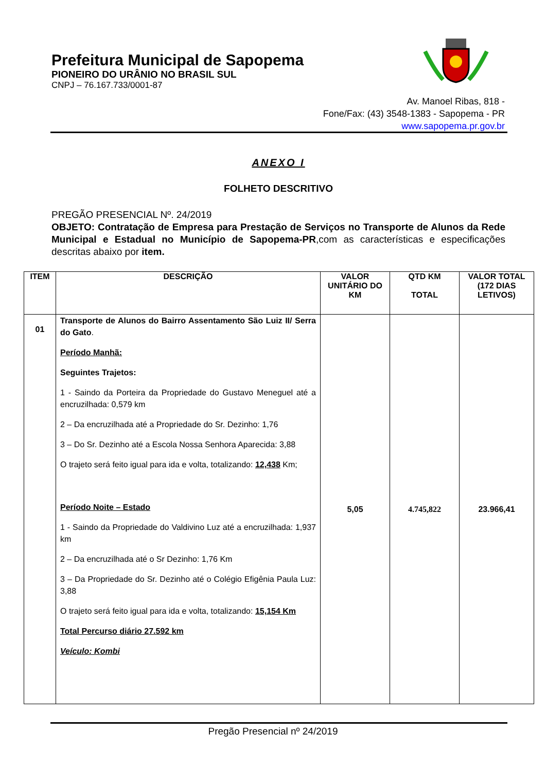Prefeitura Municipal de Sapopema
PIONEIRO DO URÂNIO NO BRASIL SUL
CNPJ – 76.167.733/0001-87
Av. Manoel Ribas, 818 -
Fone/Fax: (43) 3548-1383 - Sapopema - PR
www.sapopema.pr.gov.br
ANEXO I
FOLHETO DESCRITIVO
PREGÃO PRESENCIAL Nº. 24/2019
OBJETO: Contratação de Empresa para Prestação de Serviços no Transporte de Alunos da Rede Municipal e Estadual no Município de Sapopema-PR,com as características e especificações descritas abaixo por item.
| ITEM | DESCRIÇÃO | VALOR UNITÁRIO DO KM | QTD KM TOTAL | VALOR TOTAL (172 DIAS LETIVOS) |
| --- | --- | --- | --- | --- |
| 01 | Transporte de Alunos do Bairro Assentamento São Luiz II/ Serra do Gato . Período Manhã: Seguintes Trajetos: 1 - Saindo da Porteira da Propriedade do Gustavo Meneguel até a encruzilhada: 0,579 km 2 – Da encruzilhada até a Propriedade do Sr. Dezinho: 1,76 3 – Do Sr. Dezinho até a Escola Nossa Senhora Aparecida: 3,88 O trajeto será feito igual para ida e volta, totalizando: 12,438 Km; Período Noite – Estado 1 - Saindo da Propriedade do Valdivino Luz até a encruzilhada: 1,937 km 2 – Da encruzilhada até o Sr Dezinho: 1,76 Km 3 – Da Propriedade do Sr. Dezinho até o Colégio Efigênia Paula Luz: 3,88 O trajeto será feito igual para ida e volta, totalizando: 15,154 Km Total Percurso diário 27.592 km Veículo: Kombi | 5,05 | 4.745,822 | 23.966,41 |
Pregão Presencial nº 24/2019